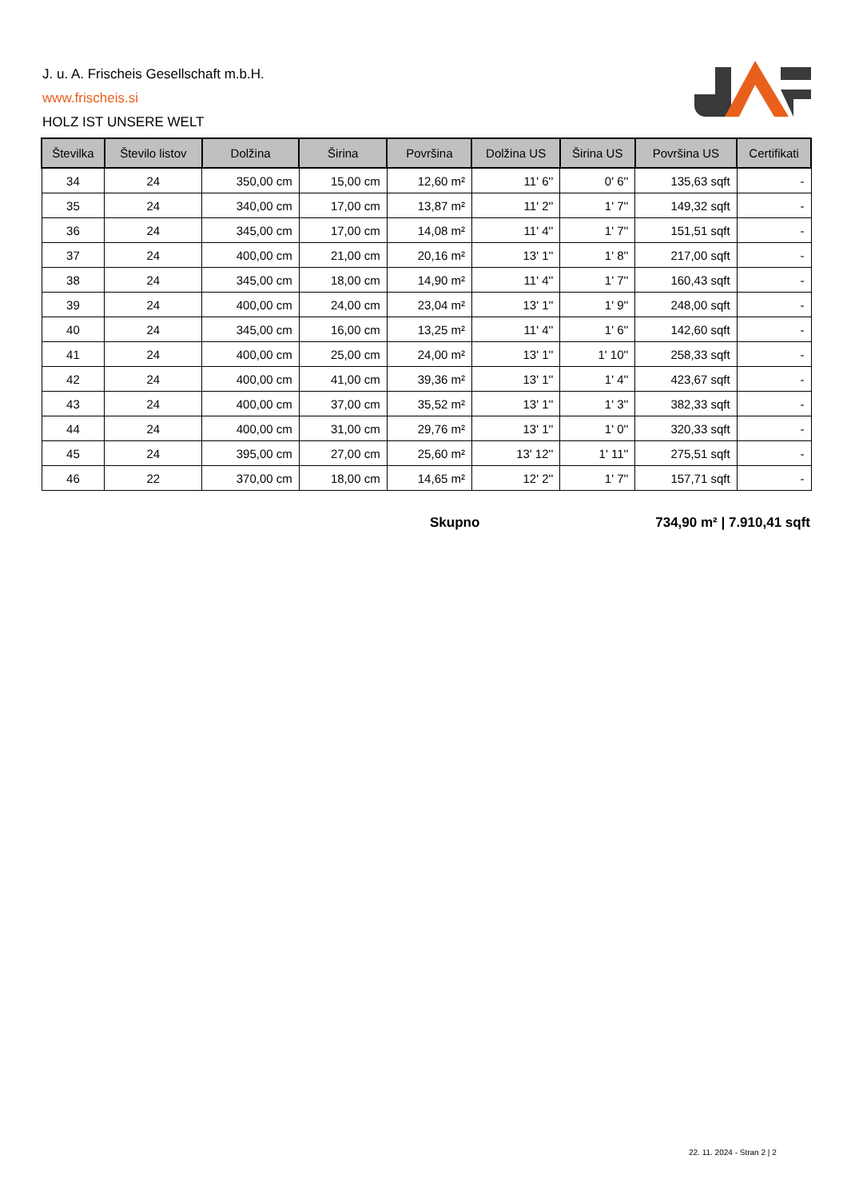J. u. A. Frischeis Gesellschaft m.b.H.
www.frischeis.si
HOLZ IST UNSERE WELT
| Številka | Število listov | Dolžina | Širina | Površina | Dolžina US | Širina US | Površina US | Certifikati |
| --- | --- | --- | --- | --- | --- | --- | --- | --- |
| 34 | 24 | 350,00 cm | 15,00 cm | 12,60 m² | 11' 6'' | 0' 6'' | 135,63 sqft | - |
| 35 | 24 | 340,00 cm | 17,00 cm | 13,87 m² | 11' 2'' | 1' 7'' | 149,32 sqft | - |
| 36 | 24 | 345,00 cm | 17,00 cm | 14,08 m² | 11' 4'' | 1' 7'' | 151,51 sqft | - |
| 37 | 24 | 400,00 cm | 21,00 cm | 20,16 m² | 13' 1'' | 1' 8'' | 217,00 sqft | - |
| 38 | 24 | 345,00 cm | 18,00 cm | 14,90 m² | 11' 4'' | 1' 7'' | 160,43 sqft | - |
| 39 | 24 | 400,00 cm | 24,00 cm | 23,04 m² | 13' 1'' | 1' 9'' | 248,00 sqft | - |
| 40 | 24 | 345,00 cm | 16,00 cm | 13,25 m² | 11' 4'' | 1' 6'' | 142,60 sqft | - |
| 41 | 24 | 400,00 cm | 25,00 cm | 24,00 m² | 13' 1'' | 1' 10'' | 258,33 sqft | - |
| 42 | 24 | 400,00 cm | 41,00 cm | 39,36 m² | 13' 1'' | 1' 4'' | 423,67 sqft | - |
| 43 | 24 | 400,00 cm | 37,00 cm | 35,52 m² | 13' 1'' | 1' 3'' | 382,33 sqft | - |
| 44 | 24 | 400,00 cm | 31,00 cm | 29,76 m² | 13' 1'' | 1' 0'' | 320,33 sqft | - |
| 45 | 24 | 395,00 cm | 27,00 cm | 25,60 m² | 13' 12'' | 1' 11'' | 275,51 sqft | - |
| 46 | 22 | 370,00 cm | 18,00 cm | 14,65 m² | 12' 2'' | 1' 7'' | 157,71 sqft | - |
Skupno 734,90 m² | 7.910,41 sqft
22. 11. 2024 - Stran 2 | 2